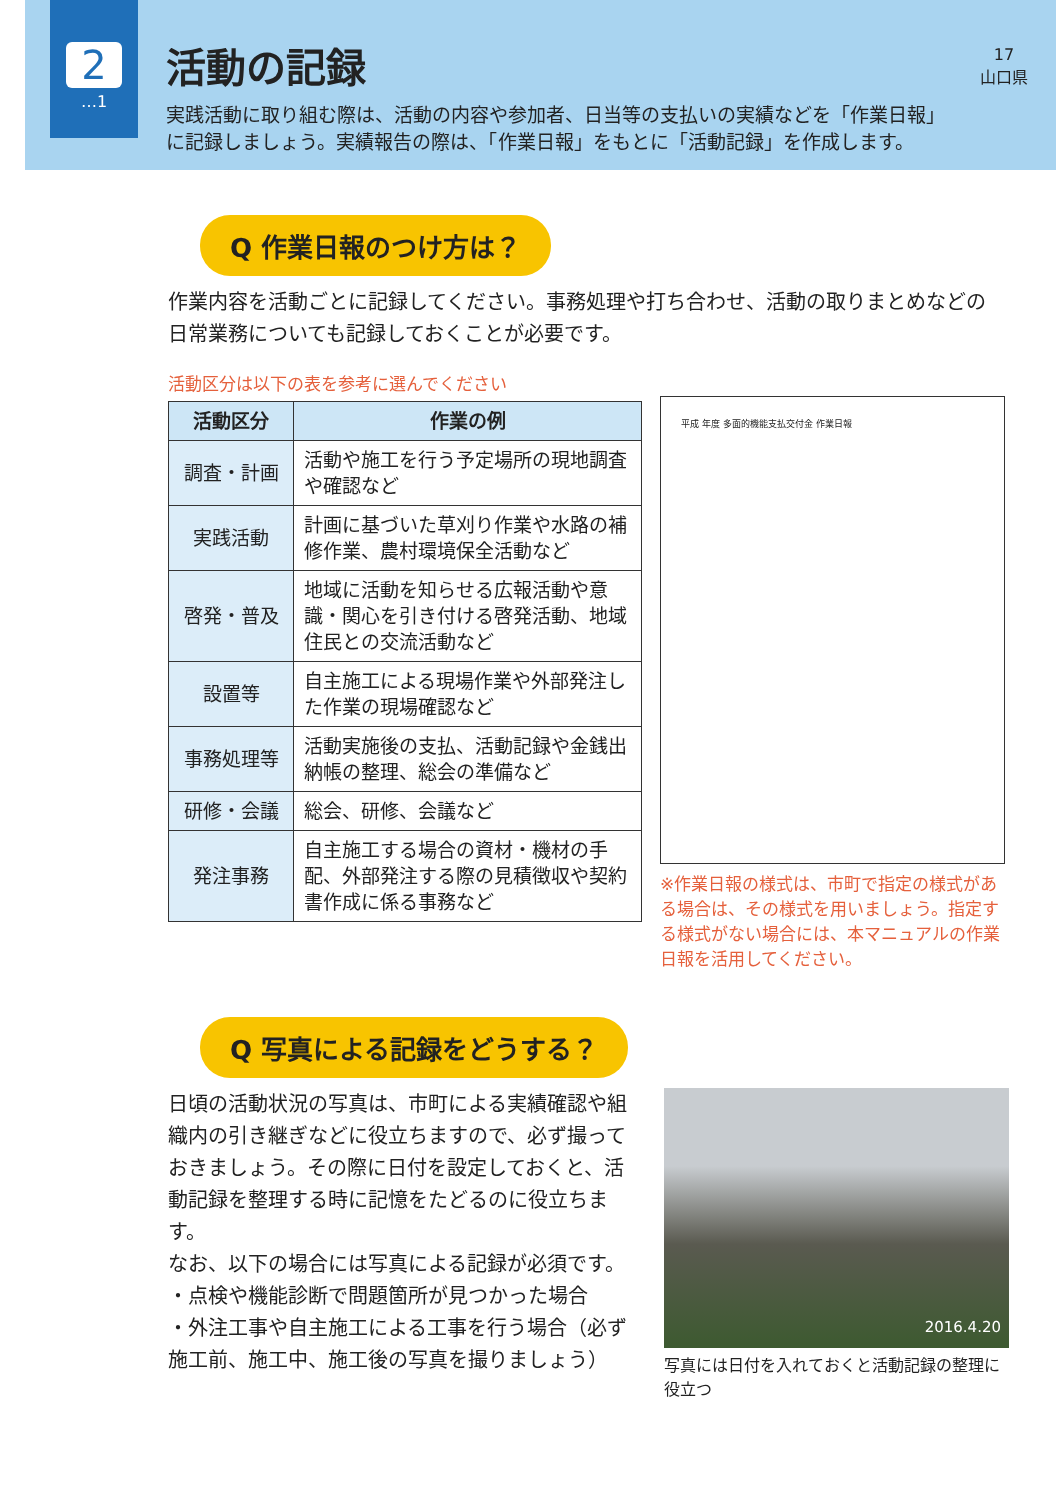2
…1
活動の記録
実践活動に取り組む際は、活動の内容や参加者、日当等の支払いの実績などを「作業日報」
に記録しましょう。実績報告の際は、「作業日報」をもとに「活動記録」を作成します。
17
山口県
Q 作業日報のつけ方は？
作業内容を活動ごとに記録してください。事務処理や打ち合わせ、活動の取りまとめなどの日常業務についても記録しておくことが必要です。
活動区分は以下の表を参考に選んでください
| 活動区分 | 作業の例 |
| --- | --- |
| 調査・計画 | 活動や施工を行う予定場所の現地調査や確認など |
| 実践活動 | 計画に基づいた草刈り作業や水路の補修作業、農村環境保全活動など |
| 啓発・普及 | 地域に活動を知らせる広報活動や意識・関心を引き付ける啓発活動、地域住民との交流活動など |
| 設置等 | 自主施工による現場作業や外部発注した作業の現場確認など |
| 事務処理等 | 活動実施後の支払、活動記録や金銭出納帳の整理、総会の準備など |
| 研修・会議 | 総会、研修、会議など |
| 発注事務 | 自主施工する場合の資材・機材の手配、外部発注する際の見積徴収や契約書作成に係る事務など |
平成 年度 多面的機能支払交付金 作業日報
※作業日報の様式は、市町で指定の様式がある場合は、その様式を用いましょう。指定する様式がない場合には、本マニュアルの作業日報を活用してください。
Q 写真による記録をどうする？
日頃の活動状況の写真は、市町による実績確認や組織内の引き継ぎなどに役立ちますので、必ず撮っておきましょう。その際に日付を設定しておくと、活動記録を整理する時に記憶をたどるのに役立ちます。
なお、以下の場合には写真による記録が必須です。
・点検や機能診断で問題箇所が見つかった場合
・外注工事や自主施工による工事を行う場合（必ず施工前、施工中、施工後の写真を撮りましょう）
2016.4.20
写真には日付を入れておくと活動記録の整理に役立つ